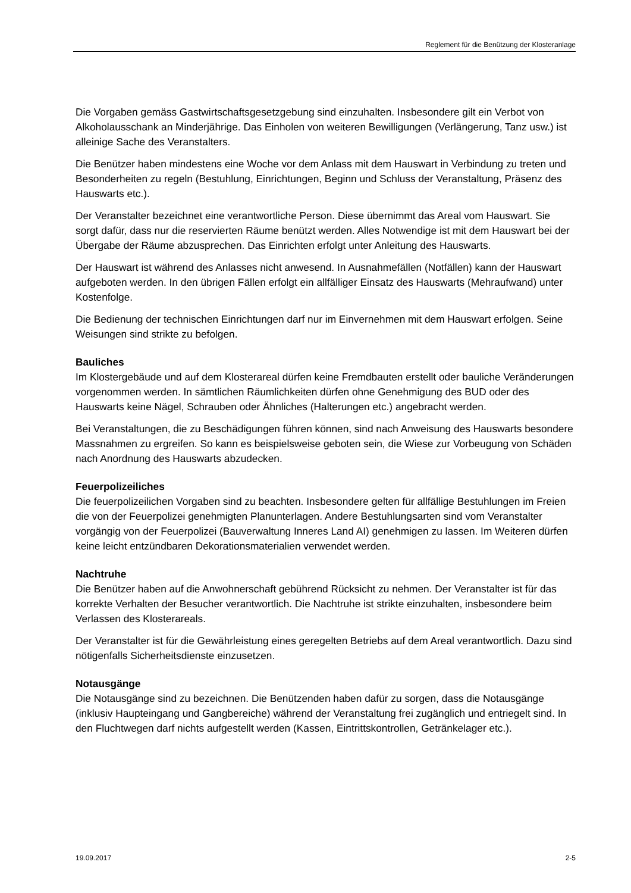Reglement für die Benützung der Klosteranlage
Die Vorgaben gemäss Gastwirtschaftsgesetzgebung sind einzuhalten. Insbesondere gilt ein Verbot von Alkoholausschank an Minderjährige. Das Einholen von weiteren Bewilligungen (Verlängerung, Tanz usw.) ist alleinige Sache des Veranstalters.
Die Benützer haben mindestens eine Woche vor dem Anlass mit dem Hauswart in Verbindung zu treten und Besonderheiten zu regeln (Bestuhlung, Einrichtungen, Beginn und Schluss der Veranstaltung, Präsenz des Hauswarts etc.).
Der Veranstalter bezeichnet eine verantwortliche Person. Diese übernimmt das Areal vom Hauswart. Sie sorgt dafür, dass nur die reservierten Räume benützt werden. Alles Notwendige ist mit dem Hauswart bei der Übergabe der Räume abzusprechen. Das Einrichten erfolgt unter Anleitung des Hauswarts.
Der Hauswart ist während des Anlasses nicht anwesend. In Ausnahmefällen (Notfällen) kann der Hauswart aufgeboten werden. In den übrigen Fällen erfolgt ein allfälliger Einsatz des Hauswarts (Mehraufwand) unter Kostenfolge.
Die Bedienung der technischen Einrichtungen darf nur im Einvernehmen mit dem Hauswart erfolgen. Seine Weisungen sind strikte zu befolgen.
Bauliches
Im Klostergebäude und auf dem Klosterareal dürfen keine Fremdbauten erstellt oder bauliche Veränderungen vorgenommen werden. In sämtlichen Räumlichkeiten dürfen ohne Genehmigung des BUD oder des Hauswarts keine Nägel, Schrauben oder Ähnliches (Halterungen etc.) angebracht werden.
Bei Veranstaltungen, die zu Beschädigungen führen können, sind nach Anweisung des Hauswarts besondere Massnahmen zu ergreifen. So kann es beispielsweise geboten sein, die Wiese zur Vorbeugung von Schäden nach Anordnung des Hauswarts abzudecken.
Feuerpolizeiliches
Die feuerpolizeilichen Vorgaben sind zu beachten. Insbesondere gelten für allfällige Bestuhlungen im Freien die von der Feuerpolizei genehmigten Planunterlagen. Andere Bestuhlungsarten sind vom Veranstalter vorgängig von der Feuerpolizei (Bauverwaltung Inneres Land AI) genehmigen zu lassen. Im Weiteren dürfen keine leicht entzündbaren Dekorationsmaterialien verwendet werden.
Nachtruhe
Die Benützer haben auf die Anwohnerschaft gebührend Rücksicht zu nehmen. Der Veranstalter ist für das korrekte Verhalten der Besucher verantwortlich. Die Nachtruhe ist strikte einzuhalten, insbesondere beim Verlassen des Klosterareals.
Der Veranstalter ist für die Gewährleistung eines geregelten Betriebs auf dem Areal verantwortlich. Dazu sind nötigenfalls Sicherheitsdienste einzusetzen.
Notausgänge
Die Notausgänge sind zu bezeichnen. Die Benützenden haben dafür zu sorgen, dass die Notausgänge (inklusiv Haupteingang und Gangbereiche) während der Veranstaltung frei zugänglich und entriegelt sind. In den Fluchtwegen darf nichts aufgestellt werden (Kassen, Eintrittskontrollen, Getränkelager etc.).
19.09.2017 2-5